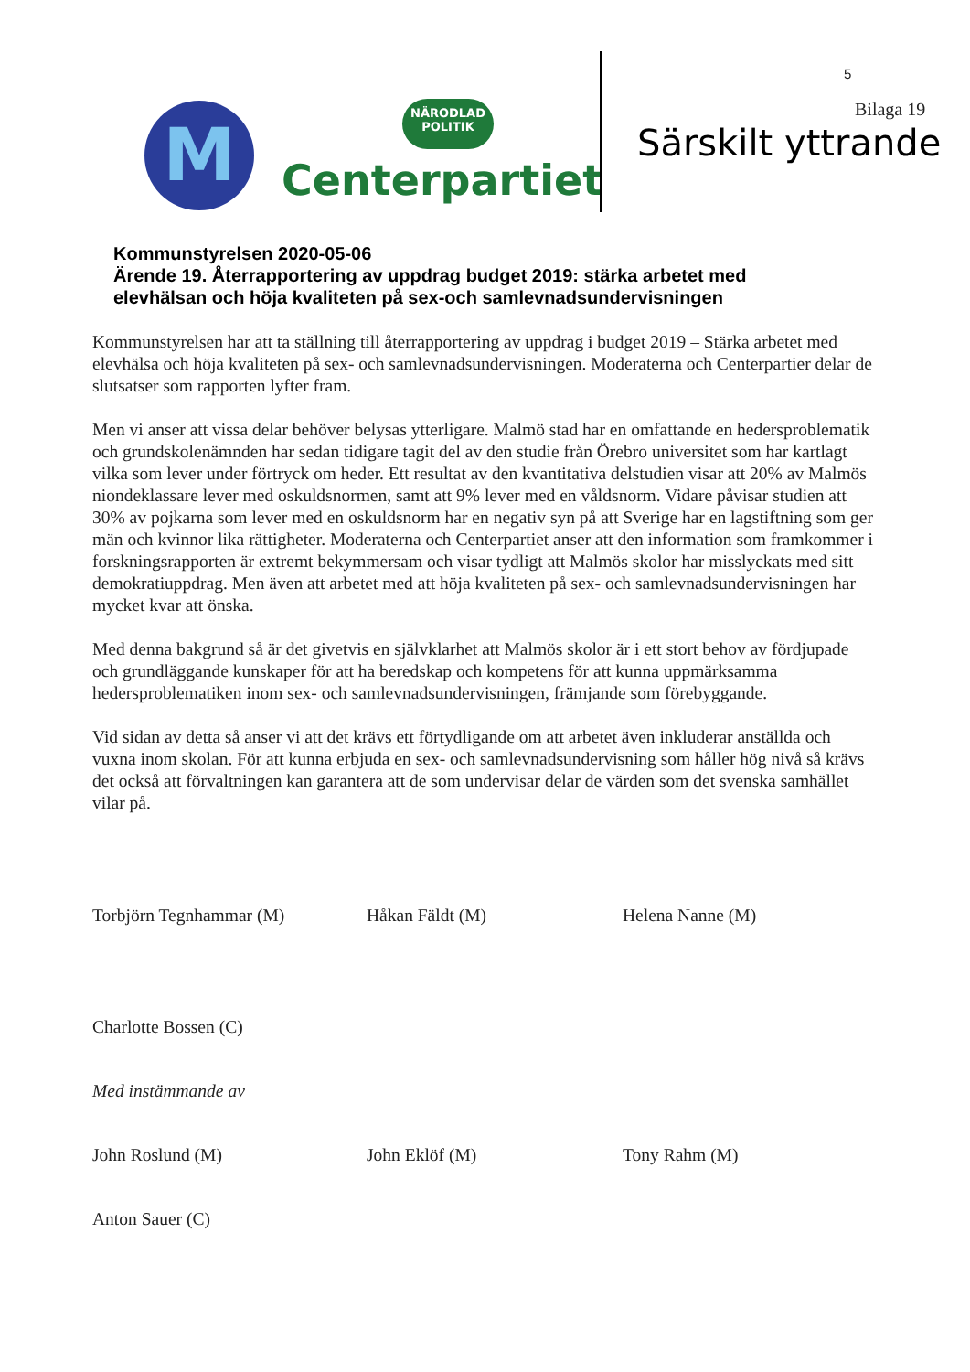M
NÄRODLAD
POLITIK
Centerpartiet
5
Bilaga 19
Särskilt yttrande
Kommunstyrelsen 2020-05-06
Ärende 19. Återrapportering av uppdrag budget 2019: stärka arbetet med
elevhälsan och höja kvaliteten på sex-och samlevnadsundervisningen
Kommunstyrelsen har att ta ställning till återrapportering av uppdrag i budget 2019 – Stärka arbetet med elevhälsa och höja kvaliteten på sex- och samlevnadsundervisningen. Moderaterna och Centerpartier delar de slutsatser som rapporten lyfter fram.
Men vi anser att vissa delar behöver belysas ytterligare. Malmö stad har en omfattande en hedersproblematik och grundskolenämnden har sedan tidigare tagit del av den studie från Örebro universitet som har kartlagt vilka som lever under förtryck om heder. Ett resultat av den kvantitativa delstudien visar att 20% av Malmös niondeklassare lever med oskuldsnormen, samt att 9% lever med en våldsnorm. Vidare påvisar studien att 30% av pojkarna som lever med en oskuldsnorm har en negativ syn på att Sverige har en lagstiftning som ger män och kvinnor lika rättigheter. Moderaterna och Centerpartiet anser att den information som framkommer i forskningsrapporten är extremt bekymmersam och visar tydligt att Malmös skolor har misslyckats med sitt demokratiuppdrag. Men även att arbetet med att höja kvaliteten på sex- och samlevnadsundervisningen har mycket kvar att önska.
Med denna bakgrund så är det givetvis en självklarhet att Malmös skolor är i ett stort behov av fördjupade och grundläggande kunskaper för att ha beredskap och kompetens för att kunna uppmärksamma hedersproblematiken inom sex- och samlevnadsundervisningen, främjande som förebyggande.
Vid sidan av detta så anser vi att det krävs ett förtydligande om att arbetet även inkluderar anställda och vuxna inom skolan. För att kunna erbjuda en sex- och samlevnadsundervisning som håller hög nivå så krävs det också att förvaltningen kan garantera att de som undervisar delar de värden som det svenska samhället vilar på.
Torbjörn Tegnhammar (M) Håkan Fäldt (M) Helena Nanne (M)
Charlotte Bossen (C)
Med instämmande av
John Roslund (M) John Eklöf (M) Tony Rahm (M)
Anton Sauer (C)